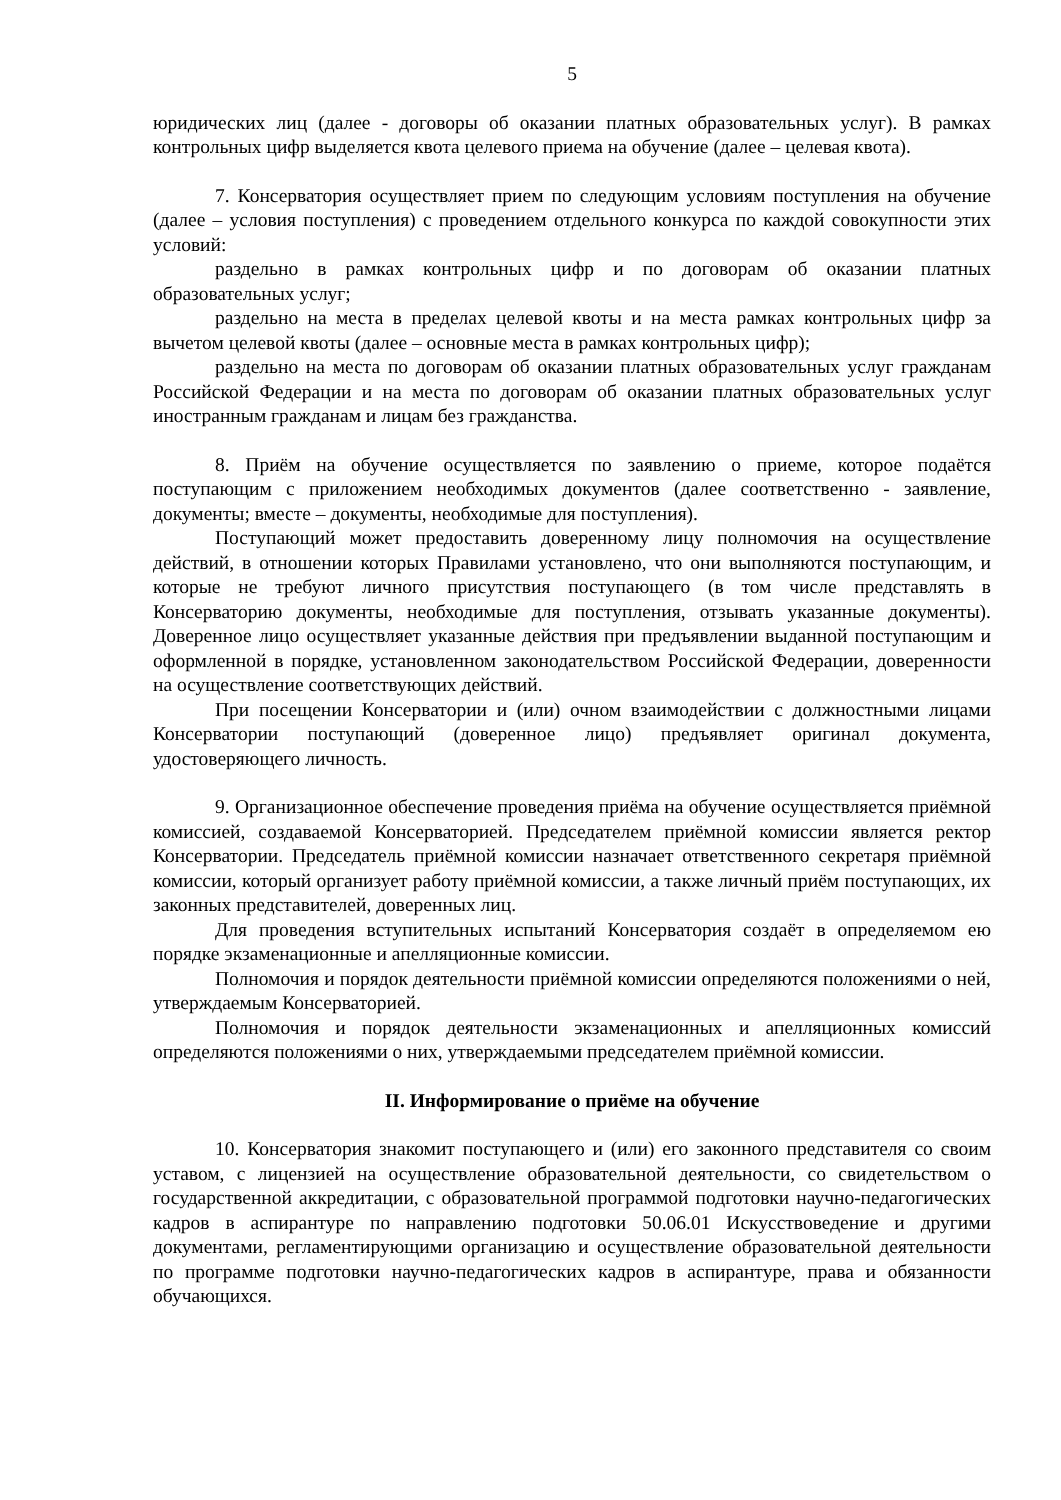5
юридических лиц (далее - договоры об оказании платных образовательных услуг). В рамках контрольных цифр выделяется квота целевого приема на обучение (далее – целевая квота).
7. Консерватория осуществляет прием по следующим условиям поступления на обучение (далее – условия поступления) с проведением отдельного конкурса по каждой совокупности этих условий:
раздельно в рамках контрольных цифр и по договорам об оказании платных образовательных услуг;
раздельно на места в пределах целевой квоты и на места рамках контрольных цифр за вычетом целевой квоты (далее – основные места в рамках контрольных цифр);
раздельно на места по договорам об оказании платных образовательных услуг гражданам Российской Федерации и на места по договорам об оказании платных образовательных услуг иностранным гражданам и лицам без гражданства.
8. Приём на обучение осуществляется по заявлению о приеме, которое подаётся поступающим с приложением необходимых документов (далее соответственно - заявление, документы; вместе – документы, необходимые для поступления).
Поступающий может предоставить доверенному лицу полномочия на осуществление действий, в отношении которых Правилами установлено, что они выполняются поступающим, и которые не требуют личного присутствия поступающего (в том числе представлять в Консерваторию документы, необходимые для поступления, отзывать указанные документы). Доверенное лицо осуществляет указанные действия при предъявлении выданной поступающим и оформленной в порядке, установленном законодательством Российской Федерации, доверенности на осуществление соответствующих действий.
При посещении Консерватории и (или) очном взаимодействии с должностными лицами Консерватории поступающий (доверенное лицо) предъявляет оригинал документа, удостоверяющего личность.
9. Организационное обеспечение проведения приёма на обучение осуществляется приёмной комиссией, создаваемой Консерваторией. Председателем приёмной комиссии является ректор Консерватории. Председатель приёмной комиссии назначает ответственного секретаря приёмной комиссии, который организует работу приёмной комиссии, а также личный приём поступающих, их законных представителей, доверенных лиц.
Для проведения вступительных испытаний Консерватория создаёт в определяемом ею порядке экзаменационные и апелляционные комиссии.
Полномочия и порядок деятельности приёмной комиссии определяются положениями о ней, утверждаемым Консерваторией.
Полномочия и порядок деятельности экзаменационных и апелляционных комиссий определяются положениями о них, утверждаемыми председателем приёмной комиссии.
II. Информирование о приёме на обучение
10. Консерватория знакомит поступающего и (или) его законного представителя со своим уставом, с лицензией на осуществление образовательной деятельности, со свидетельством о государственной аккредитации, с образовательной программой подготовки научно-педагогических кадров в аспирантуре по направлению подготовки 50.06.01 Искусствоведение и другими документами, регламентирующими организацию и осуществление образовательной деятельности по программе подготовки научно-педагогических кадров в аспирантуре, права и обязанности обучающихся.